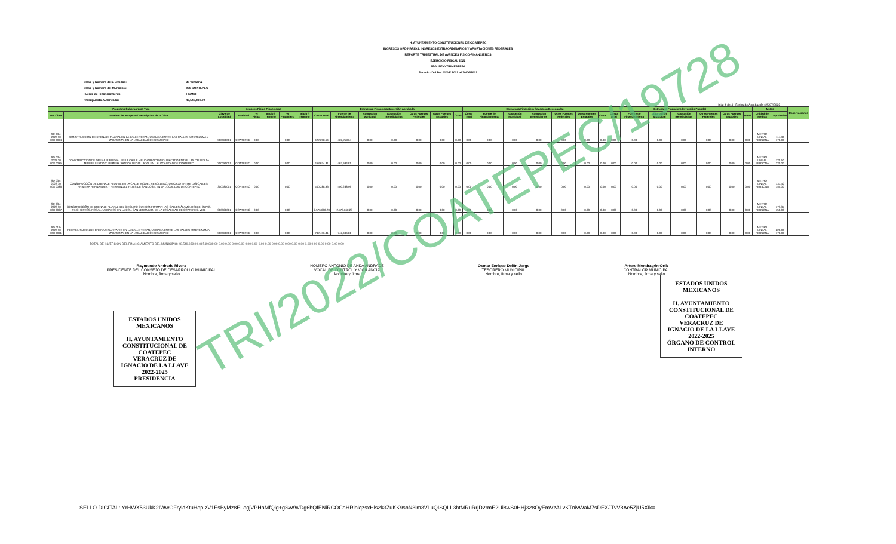H. AYUNTAMIENTO CONSTITUCIONAL DE COATEPEC
INGRESOS ORDINARIOS, INGRESOS EXTRAORDINARIOS Y APORTACIONES FEDERALES
REPORTE TRIMESTRAL DE AVANCES FÍSICO-FINANCIEROS
EJERCICIO FISCAL 2022
SEGUNDO TRIMESTRAL
Periodo: Del Del 01/04/ 2022 al 30/06/2022
Clave y Nombre de la Entidad: 30 Veracruz
Clave y Nombre del Municipio: 038 COATEPEC
Fuente de Financiamiento: FISMDF
Presupuesto Autorizado: 48,549,839.00
Hoja: 4 de 4 Fecha de Aprobación: 25/07/2022
| Programa Subprograma Tipo | | Avances Físico-Financieros | | | | | | Estructura Financiera (Inversión Aprobada) | | | | | | | Estructura Financiera (Inversión Devengada) | | | | | | | Estructura Financiera (Inversión Pagada) | | | | | | | Metas | | Observaciones |
| --- | --- | --- | --- | --- | --- | --- | --- | --- | --- | --- | --- | --- | --- | --- | --- | --- | --- | --- | --- | --- | --- | --- | --- | --- | --- | --- | --- | --- | --- | --- | --- |
| No. Obra | Nombre del Proyecto / Descripción de la Obra | Clave de Localidad | Localidad | % Físico | Inicio / Término | % Financiero | Inicio / Término | Costo Total | Fuente de Financiamiento | Aportación Municipal | Aportación Beneficiarios | Otras Fuentes Federales | Otras Fuentes Estatales | Otros | Costo Total | Fuente de Financiamiento | Aportación Municipal | Aportación Beneficiarios | Otras Fuentes Federales | Otras Fuentes Estatales | Otros | Costo Total | Fuente de Financiamiento | Aportación Municipal | Aportación Beneficiarios | Otras Fuentes Federales | Otras Fuentes Estatales | Otros | Unidad de Medida | Aprobadas | |
| SD 03 c 2022 30 038 0034 | CONSTRUCCIÓN DE DRENAJE PLUVIAL EN LA CALLE TERAN, UBICADA ENTRE LAS CALLES MOCTEZUMA Y ZARAGOZA, EN LA LOCALIDAD DE COATEPEC | 300380001 | COATEPEC | 0.00 | | 0.00 | | 422,258.64 | 422,258.64 | 0.00 | 0.00 | 0.00 | 0.00 | 0.00 | 0.00 | 0.00 | 0.00 | 0.00 | 0.00 | 0.00 | 0.00 | 0.00 | 0.00 | 0.00 | 0.00 | 0.00 | 0.00 | 0.00 | METRO LINEAL PERSONA | 114.30 170.00 | |
| SD 03 c 2022 30 038 0035 | CONSTRUCCIÓN DE DRENAJE PLUVIAL EN LA CALLE MELCHOR OCAMPO, UBICADO ENTRE LAS CALLES 1A MIGUEL LERDO Y PRIMERA SANTOS DEGOLLADO, EN LA LOCALIDAD DE COATEPEC | 300380001 | COATEPEC | 0.00 | | 0.00 | | 463,634.81 | 463,634.81 | 0.00 | 0.00 | 0.00 | 0.00 | 0.00 | 0.00 | 0.00 | 0.00 | 0.00 | 0.00 | 0.00 | 0.00 | 0.00 | 0.00 | 0.00 | 0.00 | 0.00 | 0.00 | 0.00 | METRO LINEAL PERSONA | 125.50 320.00 | |
| SD 03 c 2022 30 038 0036 | CONSTRUCCIÓN DE DRENAJE PLUVIAL EN LA CALLE MIGUEL REBOLLEDO, UBICADO ENTRE LAS CALLES PRIMERA HERNANDEZ Y HERNANDEZ Y LUIS DE SAN JOSE, EN LA LOCALIDAD DE COATEPEC | 300380001 | COATEPEC | 0.00 | | 0.00 | | 400,288.96 | 400,288.96 | 0.00 | 0.00 | 0.00 | 0.00 | 0.00 | 0.00 | 0.00 | 0.00 | 0.00 | 0.00 | 0.00 | 0.00 | 0.00 | 0.00 | 0.00 | 0.00 | 0.00 | 0.00 | 0.00 | METRO LINEAL PERSONA | 137.40 155.00 | |
| SD 03 c 2022 30 038 0037 | CONSTRUCCIÓN DE DRENAJE PLUVIAL DEL CIRCUITO QUE CONFORMAN LAS CALLES ÁLAMO, ROBLE, OLIVO, PINO, CIPRÉS, NOGAL, UBICADOS EN LA COL. SAN JERONIMO, DE LA LOCALIDAD DE COATEPEC, VER. | 300380001 | COATEPEC | 0.00 | | 0.00 | | 2,576,660.23 | 2,576,660.23 | 0.00 | 0.00 | 0.00 | 0.00 | 0.00 | 0.00 | 0.00 | 0.00 | 0.00 | 0.00 | 0.00 | 0.00 | 0.00 | 0.00 | 0.00 | 0.00 | 0.00 | 0.00 | 0.00 | METRO LINEAL PERSONA | 773.35 750.00 | |
| SD 01 b 2022 30 038 0031 | REHABILITACIÓN DE DRENAJE SANITARIO EN LA CALLE TERAN, UBICADA ENTRE LAS CALLES MOCTEZUMA Y ZARAGOZA, EN LA LOCALIDAD DE COATEPEC | 300380001 | COATEPEC | 0.00 | | 0.00 | | 742,436.81 | 742,436.81 | 0.00 | 0.00 | 0.00 | 0.00 | 0.00 | 0.00 | 0.00 | 0.00 | 0.00 | 0.00 | 0.00 | 0.00 | 0.00 | 0.00 | 0.00 | 0.00 | 0.00 | 0.00 | 0.00 | METRO LINEAL PERSONA | 226.00 170.00 | |
TOTAL DE INVERSIÓN DEL FINANCIAMIENTO DEL MUNICIPIO: 48,549,839.00 48,549,839.00 0.00 0.00 0.00 0.00 0.00 0.00 0.00 0.00 0.00 0.00 0.00 0.00 0.00 0.00 0.00 0.00 0.00 0.00 0.00
Raymundo Andrade Rivera
PRESIDENTE DEL CONSEJO DE DESARROLLO MUNICIPAL
Nombre, firma y sello
HOMERO ANTONIO DE ANDA ANDRADE
VOCAL DE CONTROL Y VIGILANCIA
Nombre y firma
Osmar Enrique Delfín Jorge
TESORERO MUNICIPAL
Nombre, firma y sello
Arturo Mondragón Ortiz
CONTRALOR MUNICIPAL
Nombre, firma y sello
ESTADOS UNIDOS MEXICANOS
H. AYUNTAMIENTO CONSTITUCIONAL DE
COATEPEC
VERACRUZ DE IGNACIO DE LA LLAVE
2022-2025
PRESIDENCIA
ESTADOS UNIDOS MEXICANOS
H. AYUNTAMIENTO CONSTITUCIONAL DE
COATEPEC
VERACRUZ DE IGNACIO DE LA LLAVE
2022-2025
ÓRGANO DE CONTROL INTERNO
TRI/2022/COATEPEC/19728
SELLO DIGITAL: YrHWX53UkK2IWwGFryldKtuHopIzV1EsByMz8ELogjVPHaMfQig+gSvAWDg6bQfENiRCOCaHRiolqzsxHls2k3ZuKK9snN3im3VLuQISQLL3htMRuRrjD2rmE2Ui8wS0HHj328OyEmVzALvKTnivWaM7sDEXJTvV8Ae5ZjU5XIk=